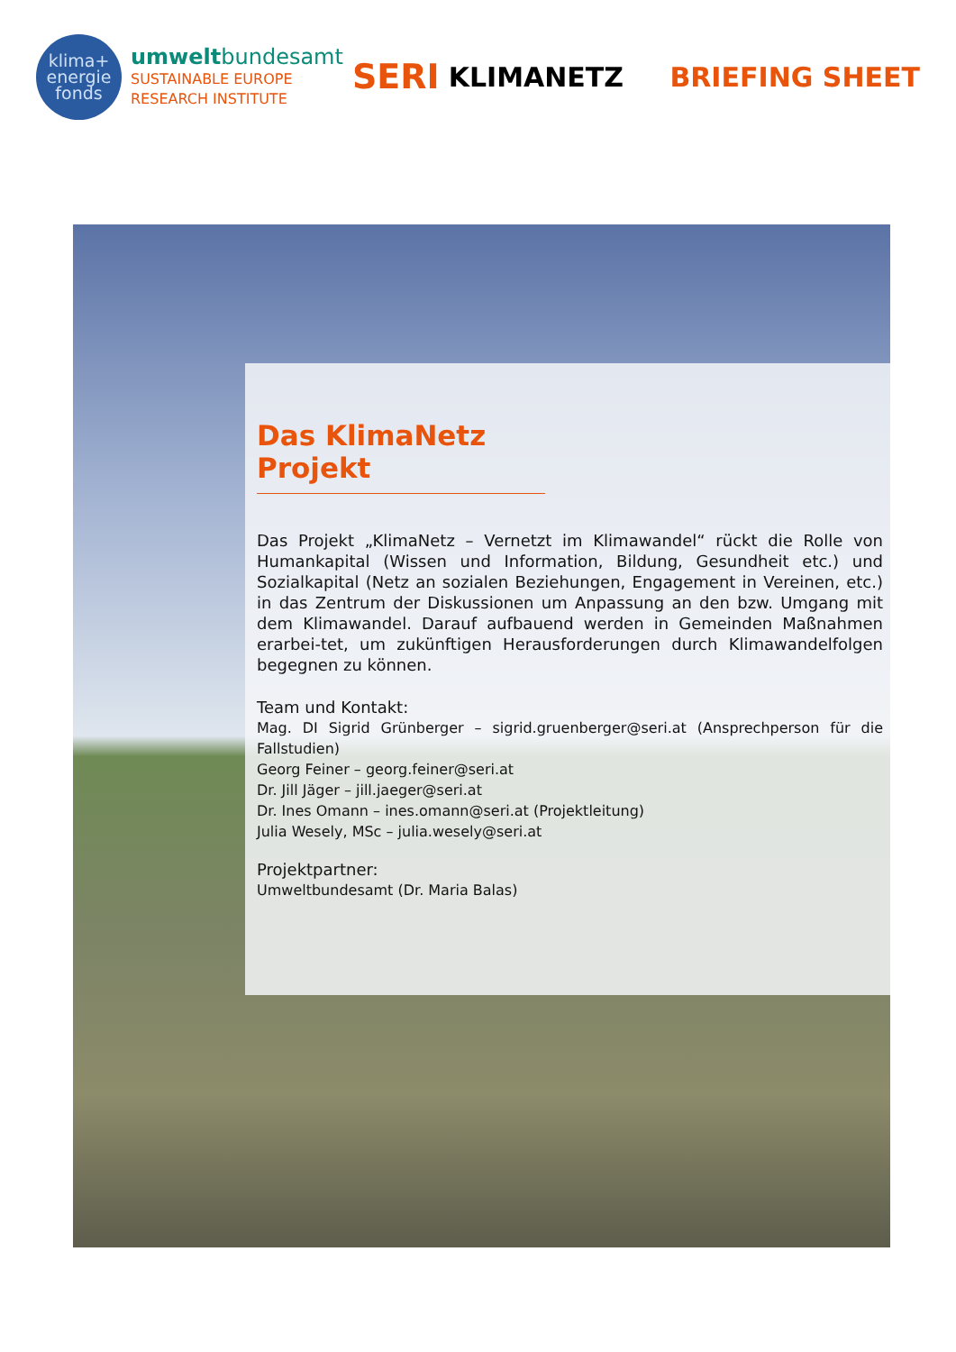klima+
energie
fonds
umweltbundesamt
SUSTAINABLE EUROPE
RESEARCH INSTITUTE
SERI
KLIMANETZ BRIEFING SHEET
Das KlimaNetz Projekt
Das Projekt „KlimaNetz – Vernetzt im Klimawandel“ rückt die Rolle von Humankapital (Wissen und Information, Bildung, Gesundheit etc.) und Sozialkapital (Netz an sozialen Beziehungen, Engagement in Vereinen, etc.) in das Zentrum der Diskussionen um Anpassung an den bzw. Umgang mit dem Klimawandel. Darauf aufbauend werden in Gemeinden Maßnahmen erarbei-tet, um zukünftigen Herausforderungen durch Klimawandelfolgen begegnen zu können.
Team und Kontakt:
Mag. DI Sigrid Grünberger – sigrid.gruenberger@seri.at (Ansprechperson für die Fallstudien)
Georg Feiner – georg.feiner@seri.at
Dr. Jill Jäger – jill.jaeger@seri.at
Dr. Ines Omann – ines.omann@seri.at (Projektleitung)
Julia Wesely, MSc – julia.wesely@seri.at
Projektpartner:
Umweltbundesamt (Dr. Maria Balas)